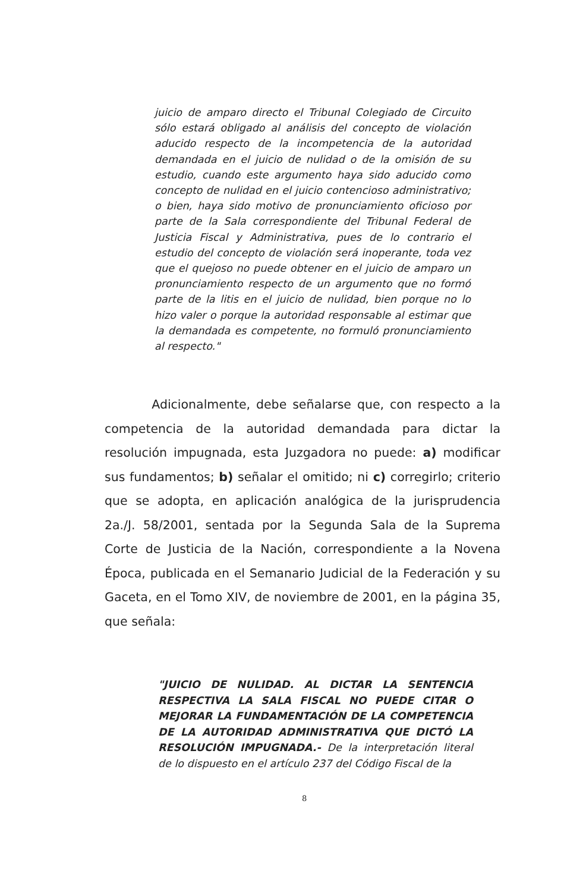juicio de amparo directo el Tribunal Colegiado de Circuito sólo estará obligado al análisis del concepto de violación aducido respecto de la incompetencia de la autoridad demandada en el juicio de nulidad o de la omisión de su estudio, cuando este argumento haya sido aducido como concepto de nulidad en el juicio contencioso administrativo; o bien, haya sido motivo de pronunciamiento oficioso por parte de la Sala correspondiente del Tribunal Federal de Justicia Fiscal y Administrativa, pues de lo contrario el estudio del concepto de violación será inoperante, toda vez que el quejoso no puede obtener en el juicio de amparo un pronunciamiento respecto de un argumento que no formó parte de la litis en el juicio de nulidad, bien porque no lo hizo valer o porque la autoridad responsable al estimar que la demandada es competente, no formuló pronunciamiento al respecto."
Adicionalmente, debe señalarse que, con respecto a la competencia de la autoridad demandada para dictar la resolución impugnada, esta Juzgadora no puede: a) modificar sus fundamentos; b) señalar el omitido; ni c) corregirlo; criterio que se adopta, en aplicación analógica de la jurisprudencia 2a./J. 58/2001, sentada por la Segunda Sala de la Suprema Corte de Justicia de la Nación, correspondiente a la Novena Época, publicada en el Semanario Judicial de la Federación y su Gaceta, en el Tomo XIV, de noviembre de 2001, en la página 35, que señala:
"JUICIO DE NULIDAD. AL DICTAR LA SENTENCIA RESPECTIVA LA SALA FISCAL NO PUEDE CITAR O MEJORAR LA FUNDAMENTACIÓN DE LA COMPETENCIA DE LA AUTORIDAD ADMINISTRATIVA QUE DICTÓ LA RESOLUCIÓN IMPUGNADA.- De la interpretación literal de lo dispuesto en el artículo 237 del Código Fiscal de la
8